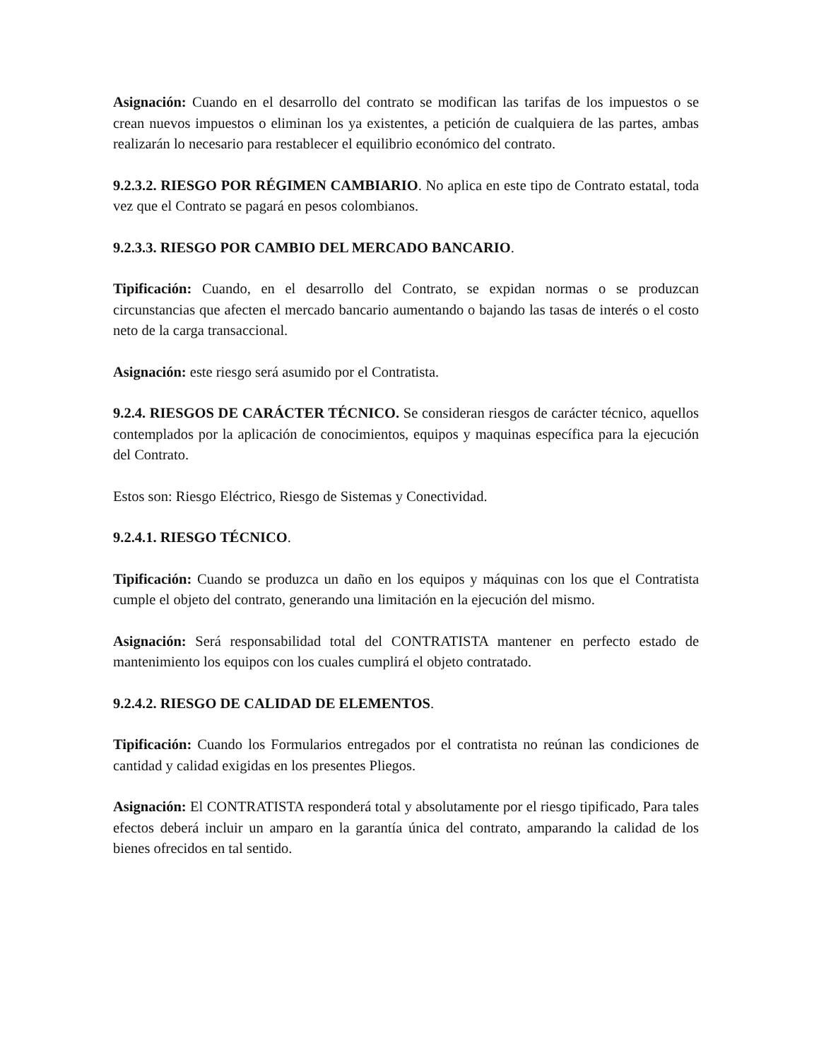Asignación: Cuando en el desarrollo del contrato se modifican las tarifas de los impuestos o se crean nuevos impuestos o eliminan los ya existentes, a petición de cualquiera de las partes, ambas realizarán lo necesario para restablecer el equilibrio económico del contrato.
9.2.3.2. RIESGO POR RÉGIMEN CAMBIARIO. No aplica en este tipo de Contrato estatal, toda vez que el Contrato se pagará en pesos colombianos.
9.2.3.3. RIESGO POR CAMBIO DEL MERCADO BANCARIO.
Tipificación: Cuando, en el desarrollo del Contrato, se expidan normas o se produzcan circunstancias que afecten el mercado bancario aumentando o bajando las tasas de interés o el costo neto de la carga transaccional.
Asignación: este riesgo será asumido por el Contratista.
9.2.4. RIESGOS DE CARÁCTER TÉCNICO. Se consideran riesgos de carácter técnico, aquellos contemplados por la aplicación de conocimientos, equipos y maquinas específica para la ejecución del Contrato.
Estos son: Riesgo Eléctrico, Riesgo de Sistemas y Conectividad.
9.2.4.1. RIESGO TÉCNICO.
Tipificación: Cuando se produzca un daño en los equipos y máquinas con los que el Contratista cumple el objeto del contrato, generando una limitación en la ejecución del mismo.
Asignación: Será responsabilidad total del CONTRATISTA mantener en perfecto estado de mantenimiento los equipos con los cuales cumplirá el objeto contratado.
9.2.4.2. RIESGO DE CALIDAD DE ELEMENTOS.
Tipificación: Cuando los Formularios entregados por el contratista no reúnan las condiciones de cantidad y calidad exigidas en los presentes Pliegos.
Asignación: El CONTRATISTA responderá total y absolutamente por el riesgo tipificado, Para tales efectos deberá incluir un amparo en la garantía única del contrato, amparando la calidad de los bienes ofrecidos en tal sentido.